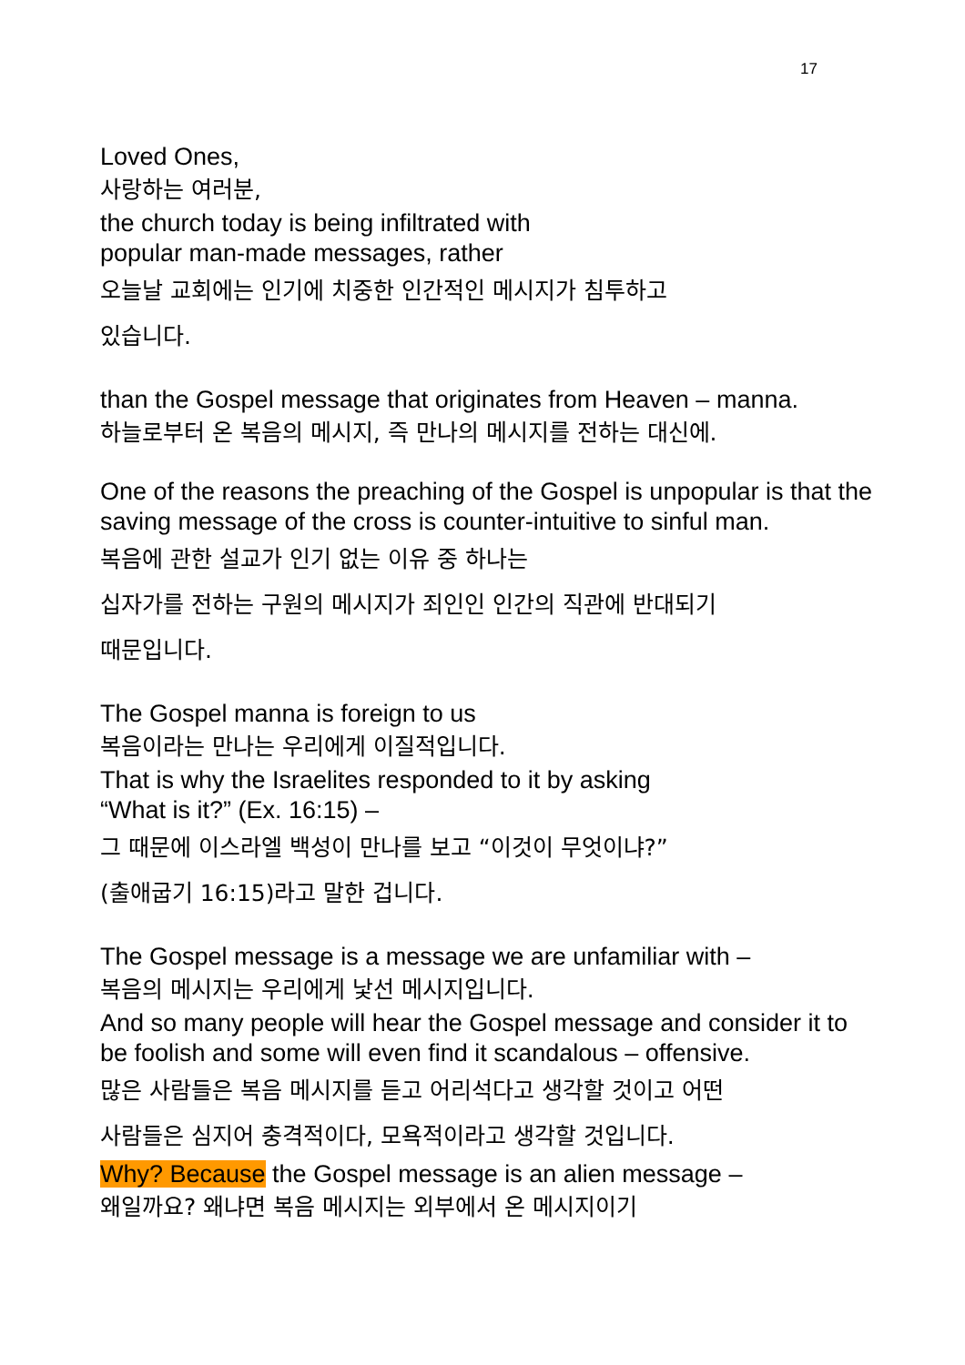17
Loved Ones,
사랑하는 여러분,
the church today is being infiltrated with
popular man-made messages, rather
오늘날 교회에는 인기에 치중한 인간적인 메시지가 침투하고
있습니다.
than the Gospel message that originates from Heaven – manna.
하늘로부터 온 복음의 메시지, 즉 만나의 메시지를 전하는 대신에.
One of the reasons the preaching of the Gospel is unpopular is that the saving message of the cross is counter-intuitive to sinful man.
복음에 관한 설교가 인기 없는 이유 중 하나는
십자가를 전하는 구원의 메시지가 죄인인 인간의 직관에 반대되기
때문입니다.
The Gospel manna is foreign to us
복음이라는 만나는 우리에게 이질적입니다.
That is why the Israelites responded to it by asking
“What is it?” (Ex. 16:15) –
그 때문에 이스라엘 백성이 만나를 보고 “이것이 무엇이냐?”
(출애굽기 16:15)라고 말한 겁니다.
The Gospel message is a message we are unfamiliar with –
복음의 메시지는 우리에게 낯선 메시지입니다.
And so many people will hear the Gospel message and consider it to be foolish and some will even find it scandalous – offensive.
많은 사람들은 복음 메시지를 듣고 어리석다고 생각할 것이고 어떤
사람들은 심지어 충격적이다, 모욕적이라고 생각할 것입니다.
Why? Because the Gospel message is an alien message –
왜일까요? 왜냐면 복음 메시지는 외부에서 온 메시지이기